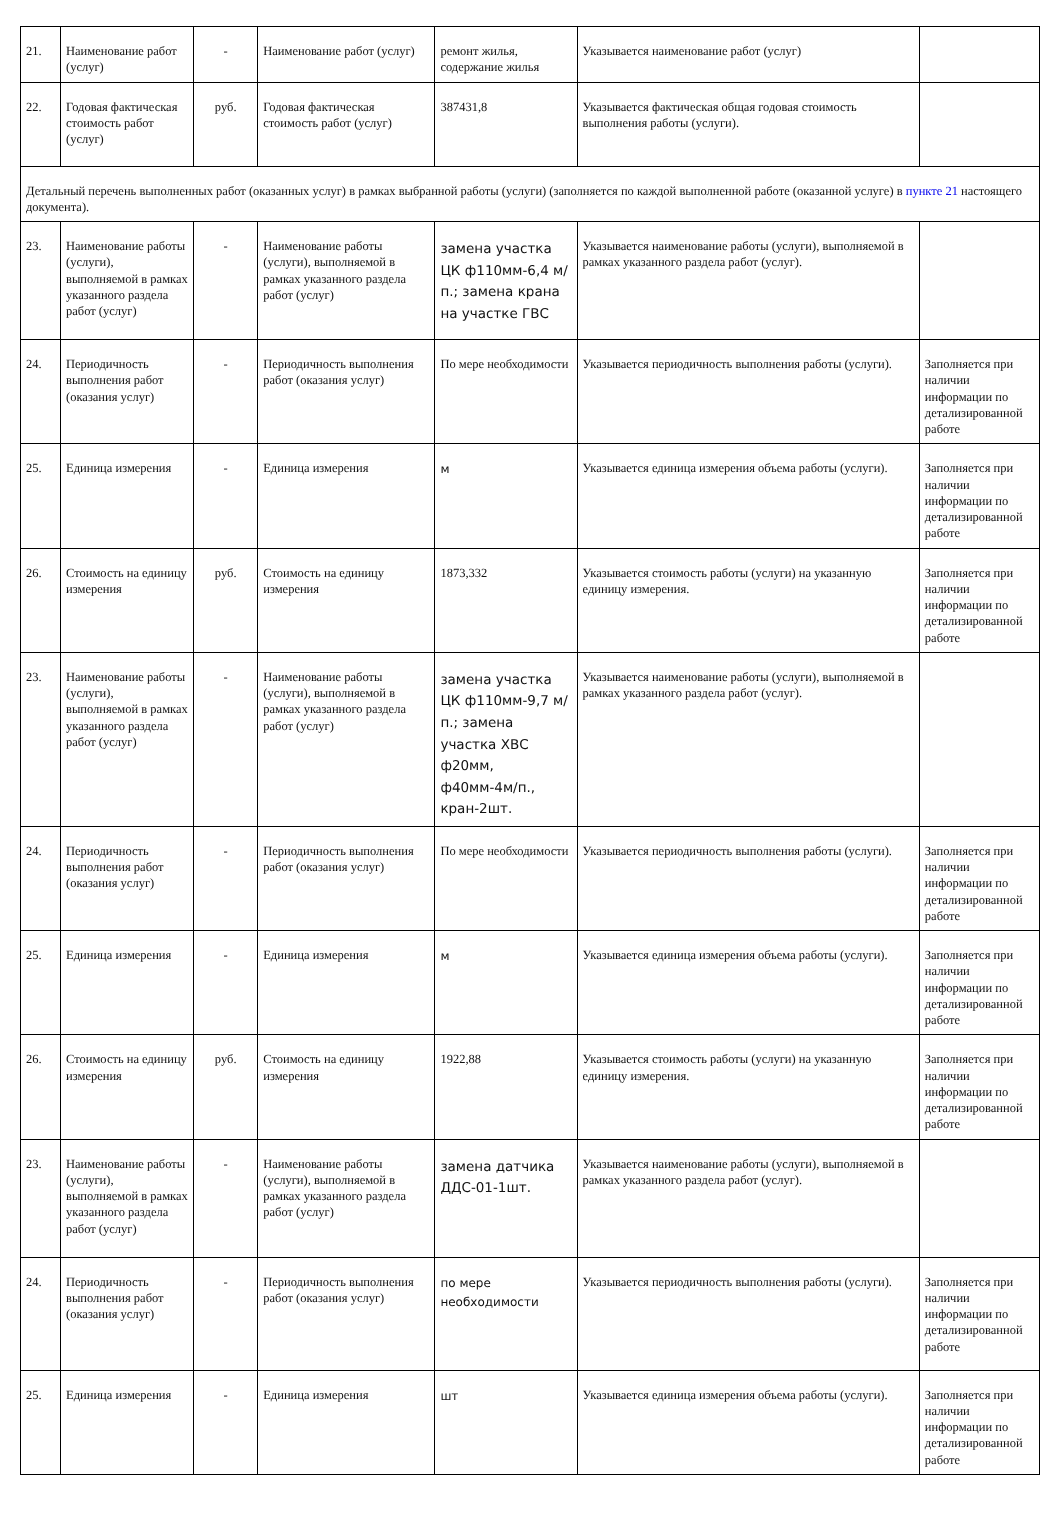| 21. | Наименование работ (услуг) | - | Наименование работ (услуг) | ремонт жилья, содержание жилья | Указывается наименование работ (услуг) | |
| 22. | Годовая фактическая стоимость работ (услуг) | руб. | Годовая фактическая стоимость работ (услуг) | 387431,8 | Указывается фактическая общая годовая стоимость выполнения работы (услуги). | |
| Детальный перечень выполненных работ (оказанных услуг) в рамках выбранной работы (услуги) (заполняется по каждой выполненной работе (оказанной услуге) в пункте 21 настоящего документа). | | | | | | |
| 23. | Наименование работы (услуги), выполняемой в рамках указанного раздела работ (услуг) | - | Наименование работы (услуги), выполняемой в рамках указанного раздела работ (услуг) | замена участка ЦК ф110мм-6,4 м/п.; замена крана на участке ГВС | Указывается наименование работы (услуги), выполняемой в рамках указанного раздела работ (услуг). | |
| 24. | Периодичность выполнения работ (оказания услуг) | - | Периодичность выполнения работ (оказания услуг) | По мере необходимости | Указывается периодичность выполнения работы (услуги). | Заполняется при наличии информации по детализированной работе |
| 25. | Единица измерения | - | Единица измерения | м | Указывается единица измерения объема работы (услуги). | Заполняется при наличии информации по детализированной работе |
| 26. | Стоимость на единицу измерения | руб. | Стоимость на единицу измерения | 1873,332 | Указывается стоимость работы (услуги) на указанную единицу измерения. | Заполняется при наличии информации по детализированной работе |
| 23. | Наименование работы (услуги), выполняемой в рамках указанного раздела работ (услуг) | - | Наименование работы (услуги), выполняемой в рамках указанного раздела работ (услуг) | замена участка ЦК ф110мм-9,7 м/п.; замена участка ХВС ф20мм, ф40мм-4м/п., кран-2шт. | Указывается наименование работы (услуги), выполняемой в рамках указанного раздела работ (услуг). | |
| 24. | Периодичность выполнения работ (оказания услуг) | - | Периодичность выполнения работ (оказания услуг) | По мере необходимости | Указывается периодичность выполнения работы (услуги). | Заполняется при наличии информации по детализированной работе |
| 25. | Единица измерения | - | Единица измерения | м | Указывается единица измерения объема работы (услуги). | Заполняется при наличии информации по детализированной работе |
| 26. | Стоимость на единицу измерения | руб. | Стоимость на единицу измерения | 1922,88 | Указывается стоимость работы (услуги) на указанную единицу измерения. | Заполняется при наличии информации по детализированной работе |
| 23. | Наименование работы (услуги), выполняемой в рамках указанного раздела работ (услуг) | - | Наименование работы (услуги), выполняемой в рамках указанного раздела работ (услуг) | замена датчика ДДС-01-1шт. | Указывается наименование работы (услуги), выполняемой в рамках указанного раздела работ (услуг). | |
| 24. | Периодичность выполнения работ (оказания услуг) | - | Периодичность выполнения работ (оказания услуг) | по мере необходимости | Указывается периодичность выполнения работы (услуги). | Заполняется при наличии информации по детализированной работе |
| 25. | Единица измерения | - | Единица измерения | шт | Указывается единица измерения объема работы (услуги). | Заполняется при наличии информации по детализированной работе |